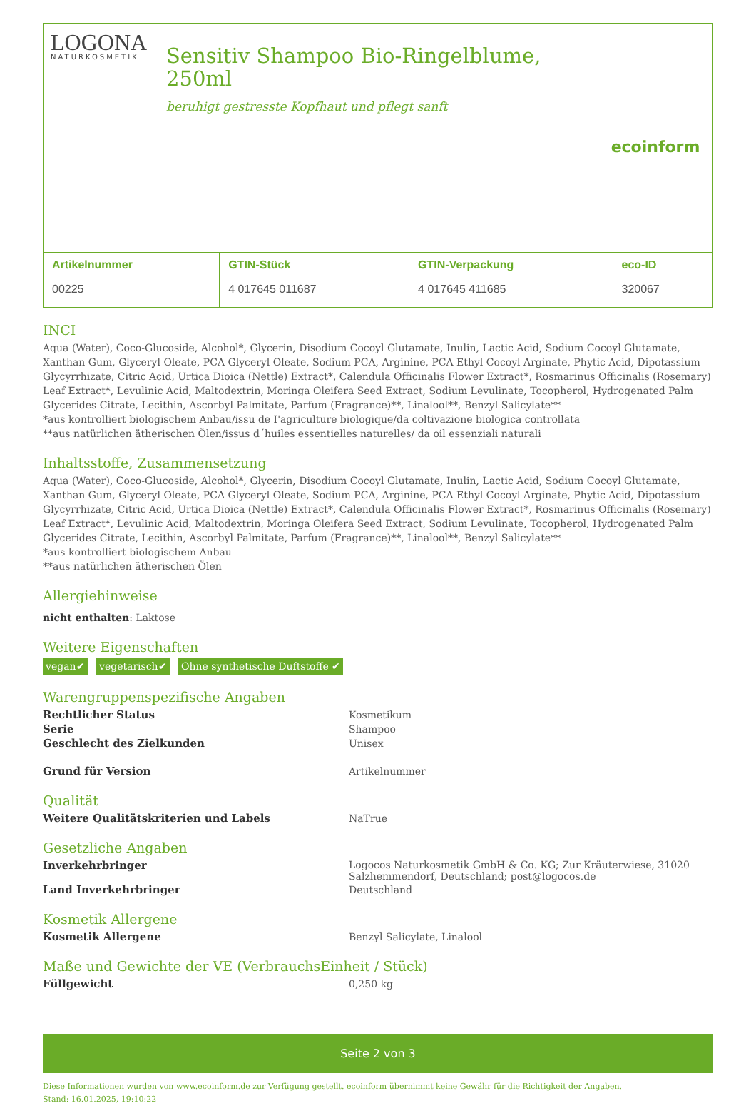LOGONA
NATURKOSMETIK
Sensitiv Shampoo Bio-Ringelblume, 250ml
beruhigt gestresste Kopfhaut und pflegt sanft
ecoinform
| Artikelnummer 00225 | GTIN-Stück 4 017645 011687 | GTIN-Verpackung 4 017645 411685 | eco-ID 320067 |
INCI
Aqua (Water), Coco-Glucoside, Alcohol*, Glycerin, Disodium Cocoyl Glutamate, Inulin, Lactic Acid, Sodium Cocoyl Glutamate, Xanthan Gum, Glyceryl Oleate, PCA Glyceryl Oleate, Sodium PCA, Arginine, PCA Ethyl Cocoyl Arginate, Phytic Acid, Dipotassium Glycyrrhizate, Citric Acid, Urtica Dioica (Nettle) Extract*, Calendula Officinalis Flower Extract*, Rosmarinus Officinalis (Rosemary) Leaf Extract*, Levulinic Acid, Maltodextrin, Moringa Oleifera Seed Extract, Sodium Levulinate, Tocopherol, Hydrogenated Palm Glycerides Citrate, Lecithin, Ascorbyl Palmitate, Parfum (Fragrance)**, Linalool**, Benzyl Salicylate**
*aus kontrolliert biologischem Anbau/issu de I'agriculture biologique/da coltivazione biologica controllata
**aus natürlichen ätherischen Ölen/issus d´huiles essentielles naturelles/ da oil essenziali naturali
Inhaltsstoffe, Zusammensetzung
Aqua (Water), Coco-Glucoside, Alcohol*, Glycerin, Disodium Cocoyl Glutamate, Inulin, Lactic Acid, Sodium Cocoyl Glutamate, Xanthan Gum, Glyceryl Oleate, PCA Glyceryl Oleate, Sodium PCA, Arginine, PCA Ethyl Cocoyl Arginate, Phytic Acid, Dipotassium Glycyrrhizate, Citric Acid, Urtica Dioica (Nettle) Extract*, Calendula Officinalis Flower Extract*, Rosmarinus Officinalis (Rosemary) Leaf Extract*, Levulinic Acid, Maltodextrin, Moringa Oleifera Seed Extract, Sodium Levulinate, Tocopherol, Hydrogenated Palm Glycerides Citrate, Lecithin, Ascorbyl Palmitate, Parfum (Fragrance)**, Linalool**, Benzyl Salicylate**
*aus kontrolliert biologischem Anbau
**aus natürlichen ätherischen Ölen
Allergiehinweise
nicht enthalten: Laktose
Weitere Eigenschaften
vegan✔ vegetarisch✔ Ohne synthetische Duftstoffe ✔
Warengruppenspezifische Angaben
| Rechtlicher Status | Kosmetikum |
| Serie | Shampoo |
| Geschlecht des Zielkunden | Unisex |
| Grund für Version | Artikelnummer |
Qualität
| Weitere Qualitätskriterien und Labels | NaTrue |
Gesetzliche Angaben
| Inverkehrbringer | Logocos Naturkosmetik GmbH & Co. KG; Zur Kräuterwiese, 31020 Salzhemmendorf, Deutschland; post@logocos.de |
| Land Inverkehrbringer | Deutschland |
Kosmetik Allergene
| Kosmetik Allergene | Benzyl Salicylate, Linalool |
Maße und Gewichte der VE (VerbrauchsEinheit / Stück)
| Füllgewicht | 0,250 kg |
Seite 2 von 3
Diese Informationen wurden von www.ecoinform.de zur Verfügung gestellt. ecoinform übernimmt keine Gewähr für die Richtigkeit der Angaben.
Stand: 16.01.2025, 19:10:22